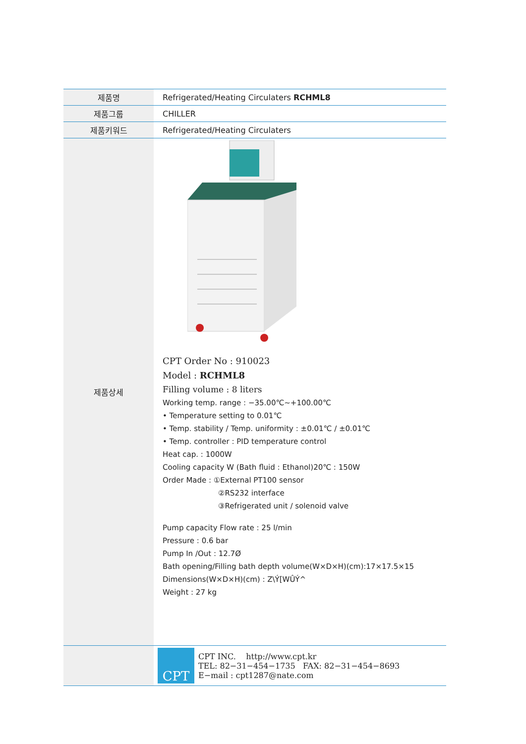| 제품명 | Refrigerated/Heating Circulaters RCHML8 |
| 제품그룹 | CHILLER |
| 제품키워드 | Refrigerated/Heating Circulaters |
| 제품상세 | CPT Order No : 910023 Model : RCHML8 Filling volume : 8 liters Working temp. range : −35.00℃~+100.00℃ • Temperature setting to 0.01℃ • Temp. stability / Temp. uniformity : ±0.01℃ / ±0.01℃ • Temp. controller : PID temperature control Heat cap. : 1000W Cooling capacity W (Bath fluid : Ethanol)20℃ : 150W Order Made : ①External PT100 sensor ②RS232 interface ③Refrigerated unit / solenoid valve Pump capacity Flow rate : 25 l/min Pressure : 0.6 bar Pump In /Out : 12.7Ø Bath opening/Filling bath depth volume(W×D×H)(cm):17×17.5×15 Dimensions(W×D×H)(cm) : Z\Ý[WÛÝ^ Weight : 27 kg |
| | CPT CPT INC. http://www.cpt.kr TEL: 82−31−454−1735 FAX: 82−31−454−8693 E−mail : cpt1287@nate.com |